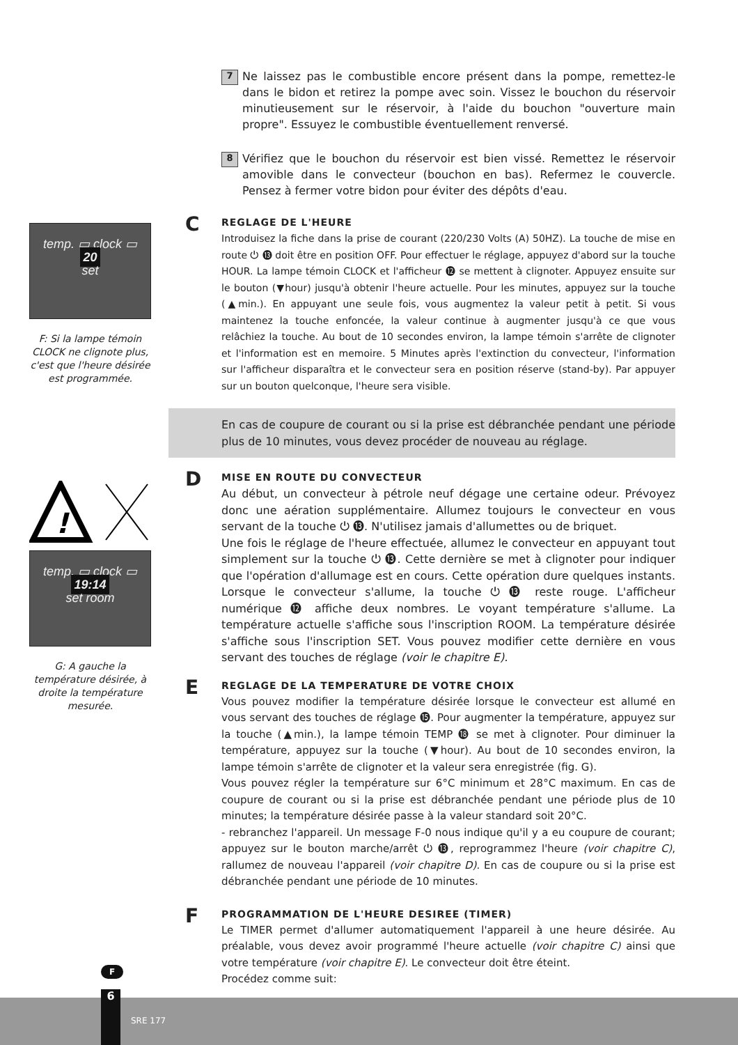temp. ▭ clock ▭ 20
set
F: Si la lampe témoin CLOCK ne clignote plus, c'est que l'heure désirée est programmée.
!
temp. ▭ clock ▭ 19:14
set room
G: A gauche la température désirée, à droite la température mesurée.
7
Ne laissez pas le combustible encore présent dans la pompe, remettez-le dans le bidon et retirez la pompe avec soin. Vissez le bouchon du réservoir minutieusement sur le réservoir, à l'aide du bouchon "ouverture main propre". Essuyez le combustible éventuellement renversé.
8
Vérifiez que le bouchon du réservoir est bien vissé. Remettez le réservoir amovible dans le convecteur (bouchon en bas). Refermez le couvercle. Pensez à fermer votre bidon pour éviter des dépôts d'eau.
C
REGLAGE DE L'HEURE
Introduisez la fiche dans la prise de courant (220/230 Volts (A) 50HZ). La touche de mise en route ⏻ ⓭ doit être en position OFF. Pour effectuer le réglage, appuyez d'abord sur la touche HOUR. La lampe témoin CLOCK et l'afficheur ⓬ se mettent à clignoter. Appuyez ensuite sur le bouton (▼hour) jusqu'à obtenir l'heure actuelle. Pour les minutes, appuyez sur la touche (▲min.). En appuyant une seule fois, vous augmentez la valeur petit à petit. Si vous maintenez la touche enfoncée, la valeur continue à augmenter jusqu'à ce que vous relâchiez la touche. Au bout de 10 secondes environ, la lampe témoin s'arrête de clignoter et l'information est en memoire. 5 Minutes après l'extinction du convecteur, l'information sur l'afficheur disparaîtra et le convecteur sera en position réserve (stand-by). Par appuyer sur un bouton quelconque, l'heure sera visible.
En cas de coupure de courant ou si la prise est débranchée pendant une période plus de 10 minutes, vous devez procéder de nouveau au réglage.
D
MISE EN ROUTE DU CONVECTEUR
Au début, un convecteur à pétrole neuf dégage une certaine odeur. Prévoyez donc une aération supplémentaire. Allumez toujours le convecteur en vous servant de la touche ⏻ ⓭. N'utilisez jamais d'allumettes ou de briquet.
Une fois le réglage de l'heure effectuée, allumez le convecteur en appuyant tout simplement sur la touche ⏻ ⓭. Cette dernière se met à clignoter pour indiquer que l'opération d'allumage est en cours. Cette opération dure quelques instants. Lorsque le convecteur s'allume, la touche ⏻ ⓭ reste rouge. L'afficheur numérique ⓬ affiche deux nombres. Le voyant température s'allume. La température actuelle s'affiche sous l'inscription ROOM. La température désirée s'affiche sous l'inscription SET. Vous pouvez modifier cette dernière en vous servant des touches de réglage (voir le chapitre E).
E
REGLAGE DE LA TEMPERATURE DE VOTRE CHOIX
Vous pouvez modifier la température désirée lorsque le convecteur est allumé en vous servant des touches de réglage ⓯. Pour augmenter la température, appuyez sur la touche (▲min.), la lampe témoin TEMP ⓲ se met à clignoter. Pour diminuer la température, appuyez sur la touche (▼hour). Au bout de 10 secondes environ, la lampe témoin s'arrête de clignoter et la valeur sera enregistrée (fig. G).
Vous pouvez régler la température sur 6°C minimum et 28°C maximum. En cas de coupure de courant ou si la prise est débranchée pendant une période plus de 10 minutes; la température désirée passe à la valeur standard soit 20°C.
- rebranchez l'appareil. Un message F-0 nous indique qu'il y a eu coupure de courant; appuyez sur le bouton marche/arrêt ⏻ ⓭, reprogrammez l'heure (voir chapitre C), rallumez de nouveau l'appareil (voir chapitre D). En cas de coupure ou si la prise est débranchée pendant une période de 10 minutes.
F
PROGRAMMATION DE L'HEURE DESIREE (TIMER)
Le TIMER permet d'allumer automatiquement l'appareil à une heure désirée. Au préalable, vous devez avoir programmé l'heure actuelle (voir chapitre C) ainsi que votre température (voir chapitre E). Le convecteur doit être éteint.
Procédez comme suit:
F
6
SRE 177